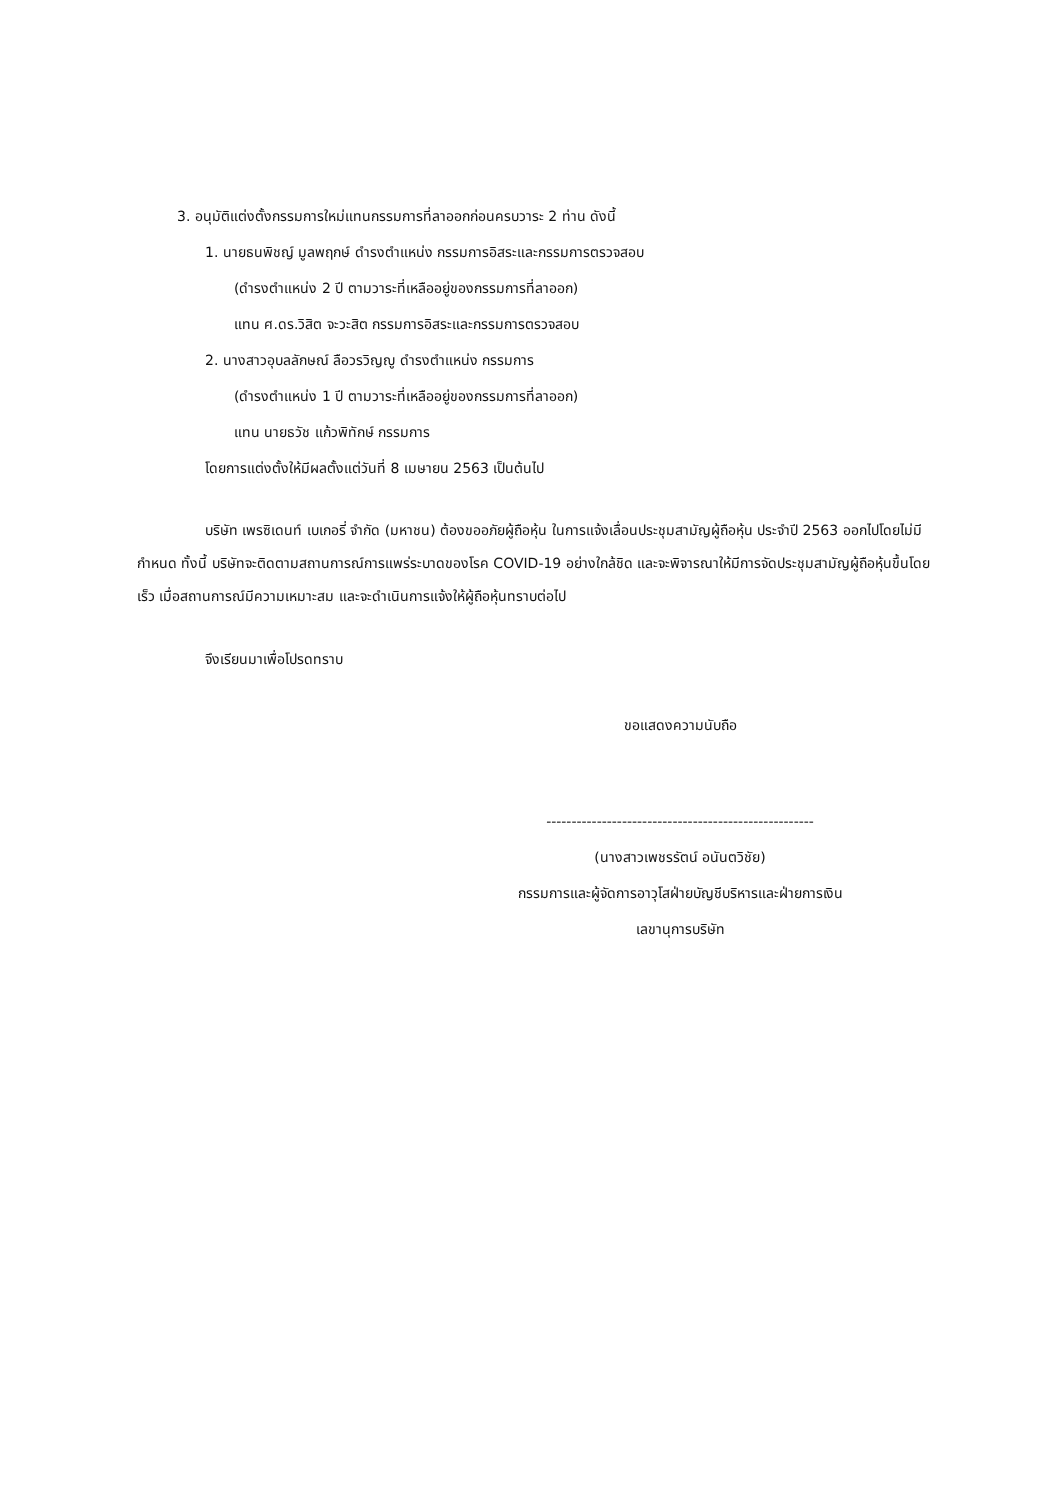3. อนุมัติแต่งตั้งกรรมการใหม่แทนกรรมการที่ลาออกก่อนครบวาระ 2 ท่าน ดังนี้
1. นายธนพิชญ์ มูลพฤกษ์ ดำรงตำแหน่ง กรรมการอิสระและกรรมการตรวจสอบ
(ดำรงตำแหน่ง 2 ปี ตามวาระที่เหลืออยู่ของกรรมการที่ลาออก)
แทน ศ.ดร.วิสิต จะวะสิต กรรมการอิสระและกรรมการตรวจสอบ
2. นางสาวอุบลลักษณ์ ลือวรวิญญู ดำรงตำแหน่ง กรรมการ
(ดำรงตำแหน่ง 1 ปี ตามวาระที่เหลืออยู่ของกรรมการที่ลาออก)
แทน นายธวัช แก้วพิทักษ์ กรรมการ
โดยการแต่งตั้งให้มีผลตั้งแต่วันที่ 8 เมษายน 2563 เป็นต้นไป
บริษัท เพรซิเดนท์ เบเกอรี่ จำกัด (มหาชน) ต้องขออภัยผู้ถือหุ้น ในการแจ้งเลื่อนประชุมสามัญผู้ถือหุ้น ประจำปี 2563 ออกไปโดยไม่มีกำหนด ทั้งนี้ บริษัทจะติดตามสถานการณ์การแพร่ระบาดของโรค COVID-19 อย่างใกล้ชิด และจะพิจารณาให้มีการจัดประชุมสามัญผู้ถือหุ้นขึ้นโดยเร็ว เมื่อสถานการณ์มีความเหมาะสม และจะดำเนินการแจ้งให้ผู้ถือหุ้นทราบต่อไป
จึงเรียนมาเพื่อโปรดทราบ
ขอแสดงความนับถือ
-----------------------------------------------------
(นางสาวเพชรรัตน์ อนันตวิชัย)
กรรมการและผู้จัดการอาวุโสฝ่ายบัญชีบริหารและฝ่ายการเงิน
เลขานุการบริษัท